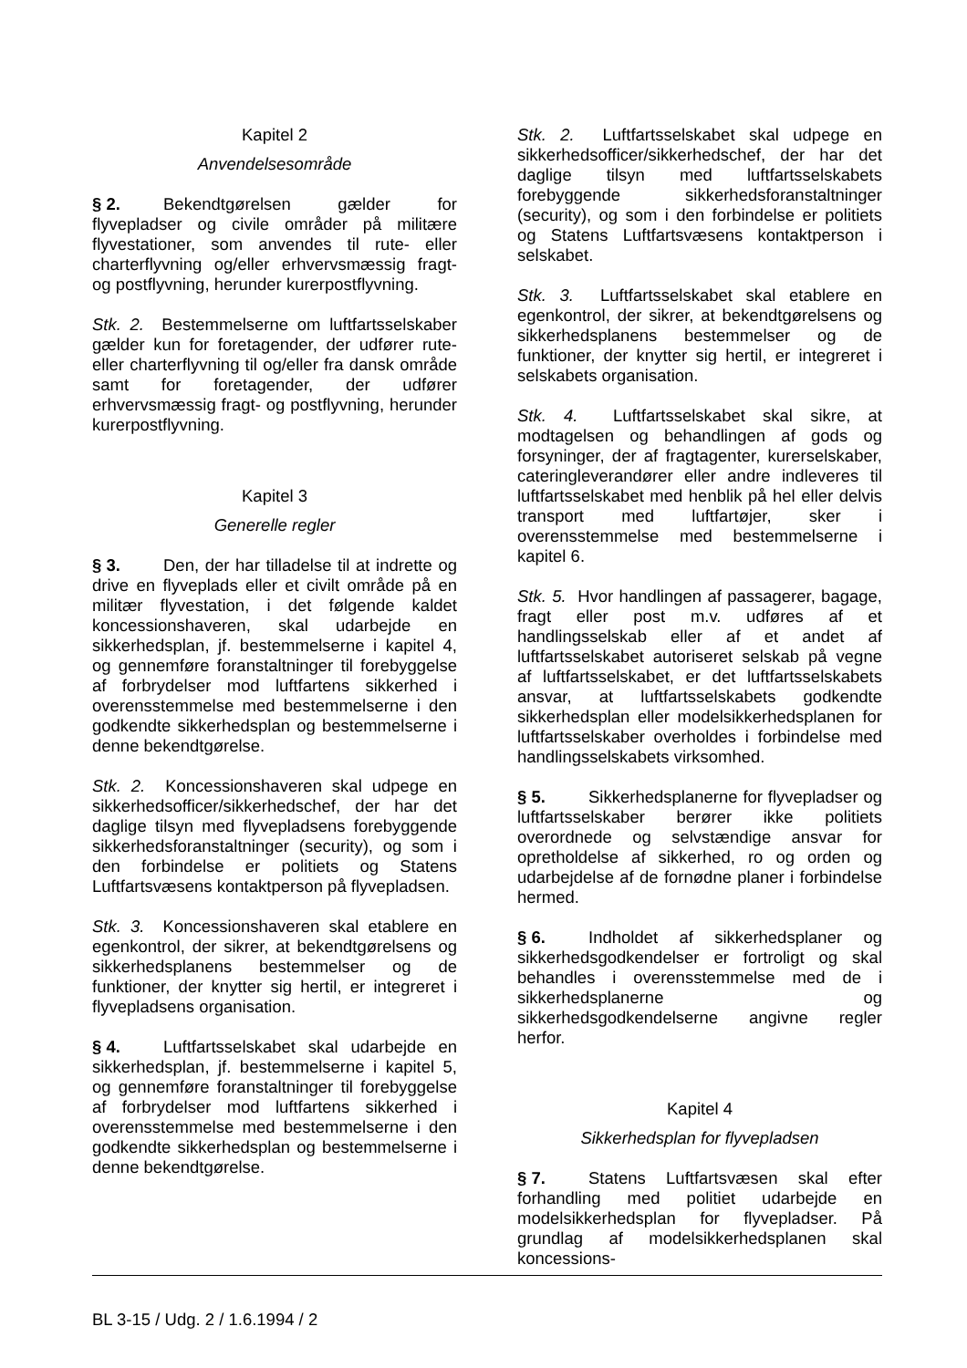Kapitel 2
Anvendelsesområde
§ 2. Bekendtgørelsen gælder for flyvepladser og civile områder på militære flyvestationer, som anvendes til rute- eller charterflyvning og/eller erhvervsmæssig fragt- og postflyvning, herunder kurerpostflyvning.
Stk. 2. Bestemmelserne om luftfartsselskaber gælder kun for foretagender, der udfører rute- eller charterflyvning til og/eller fra dansk område samt for foretagender, der udfører erhvervsmæssig fragt- og postflyvning, herunder kurerpostflyvning.
Kapitel 3
Generelle regler
§ 3. Den, der har tilladelse til at indrette og drive en flyveplads eller et civilt område på en militær flyvestation, i det følgende kaldet koncessionshaveren, skal udarbejde en sikkerhedsplan, jf. bestemmelserne i kapitel 4, og gennemføre foranstaltninger til forebyggelse af forbrydelser mod luftfartens sikkerhed i overensstemmelse med bestemmelserne i den godkendte sikkerhedsplan og bestemmelserne i denne bekendtgørelse.
Stk. 2. Koncessionshaveren skal udpege en sikkerhedsofficer/sikkerhedschef, der har det daglige tilsyn med flyvepladsens forebyggende sikkerhedsforanstaltninger (security), og som i den forbindelse er politiets og Statens Luftfartsvæsens kontaktperson på flyvepladsen.
Stk. 3. Koncessionshaveren skal etablere en egenkontrol, der sikrer, at bekendtgørelsens og sikkerhedsplanens bestemmelser og de funktioner, der knytter sig hertil, er integreret i flyvepladsens organisation.
§ 4. Luftfartsselskabet skal udarbejde en sikkerhedsplan, jf. bestemmelserne i kapitel 5, og gennemføre foranstaltninger til forebyggelse af forbrydelser mod luftfartens sikkerhed i overensstemmelse med bestemmelserne i den godkendte sikkerhedsplan og bestemmelserne i denne bekendtgørelse.
Stk. 2. Luftfartsselskabet skal udpege en sikkerhedsofficer/sikkerhedschef, der har det daglige tilsyn med luftfartsselskabets forebyggende sikkerhedsforanstaltninger (security), og som i den forbindelse er politiets og Statens Luftfartsvæsens kontaktperson i selskabet.
Stk. 3. Luftfartsselskabet skal etablere en egenkontrol, der sikrer, at bekendtgørelsens og sikkerhedsplanens bestemmelser og de funktioner, der knytter sig hertil, er integreret i selskabets organisation.
Stk. 4. Luftfartsselskabet skal sikre, at modtagelsen og behandlingen af gods og forsyninger, der af fragtagenter, kurerselskaber, cateringleverandører eller andre indleveres til luftfartsselskabet med henblik på hel eller delvis transport med luftfartøjer, sker i overensstemmelse med bestemmelserne i kapitel 6.
Stk. 5. Hvor handlingen af passagerer, bagage, fragt eller post m.v. udføres af et handlingsselskab eller af et andet af luftfartsselskabet autoriseret selskab på vegne af luftfartsselskabet, er det luftfartsselskabets ansvar, at luftfartsselskabets godkendte sikkerhedsplan eller modelsikkerhedsplanen for luftfartsselskaber overholdes i forbindelse med handlingsselskabets virksomhed.
§ 5. Sikkerhedsplanerne for flyvepladser og luftfartsselskaber berører ikke politiets overordnede og selvstændige ansvar for opretholdelse af sikkerhed, ro og orden og udarbejdelse af de fornødne planer i forbindelse hermed.
§ 6. Indholdet af sikkerhedsplaner og sikkerhedsgodkendelser er fortroligt og skal behandles i overensstemmelse med de i sikkerhedsplanerne og sikkerhedsgodkendelserne angivne regler herfor.
Kapitel 4
Sikkerhedsplan for flyvepladsen
§ 7. Statens Luftfartsvæsen skal efter forhandling med politiet udarbejde en modelsikkerhedsplan for flyvepladser. På grundlag af modelsikkerhedsplanen skal koncessions-
BL 3-15 / Udg. 2 / 1.6.1994 / 2